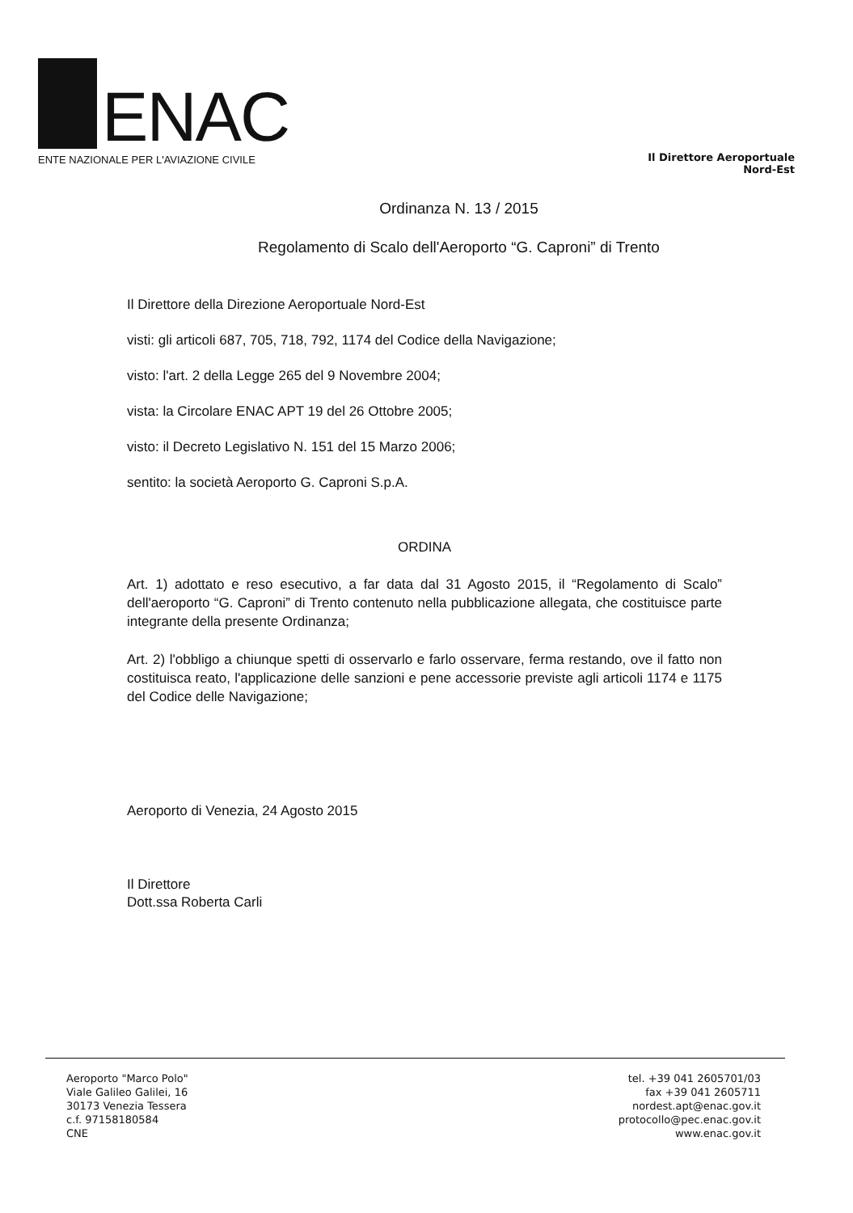ENAC
ENTE NAZIONALE PER L'AVIAZIONE CIVILE
Il Direttore Aeroportuale
Nord-Est
Ordinanza N. 13 / 2015
Regolamento di Scalo dell'Aeroporto “G. Caproni” di Trento
Il Direttore della Direzione Aeroportuale Nord-Est
visti: gli articoli 687, 705, 718, 792, 1174 del Codice della Navigazione;
visto: l'art. 2 della Legge 265 del 9 Novembre 2004;
vista: la Circolare ENAC APT 19 del 26 Ottobre 2005;
visto: il Decreto Legislativo N. 151 del 15 Marzo 2006;
sentito: la società Aeroporto G. Caproni S.p.A.
ORDINA
Art. 1) adottato e reso esecutivo, a far data dal 31 Agosto 2015, il “Regolamento di Scalo” dell'aeroporto “G. Caproni” di Trento contenuto nella pubblicazione allegata, che costituisce parte integrante della presente Ordinanza;
Art. 2) l'obbligo a chiunque spetti di osservarlo e farlo osservare, ferma restando, ove il fatto non costituisca reato, l'applicazione delle sanzioni e pene accessorie previste agli articoli 1174 e 1175 del Codice delle Navigazione;
Aeroporto di Venezia, 24 Agosto 2015
Il Direttore
Dott.ssa Roberta Carli
Aeroporto "Marco Polo"
Viale Galileo Galilei, 16
30173 Venezia Tessera
c.f. 97158180584
CNE
tel. +39 041 2605701/03
fax +39 041 2605711
nordest.apt@enac.gov.it
protocollo@pec.enac.gov.it
www.enac.gov.it